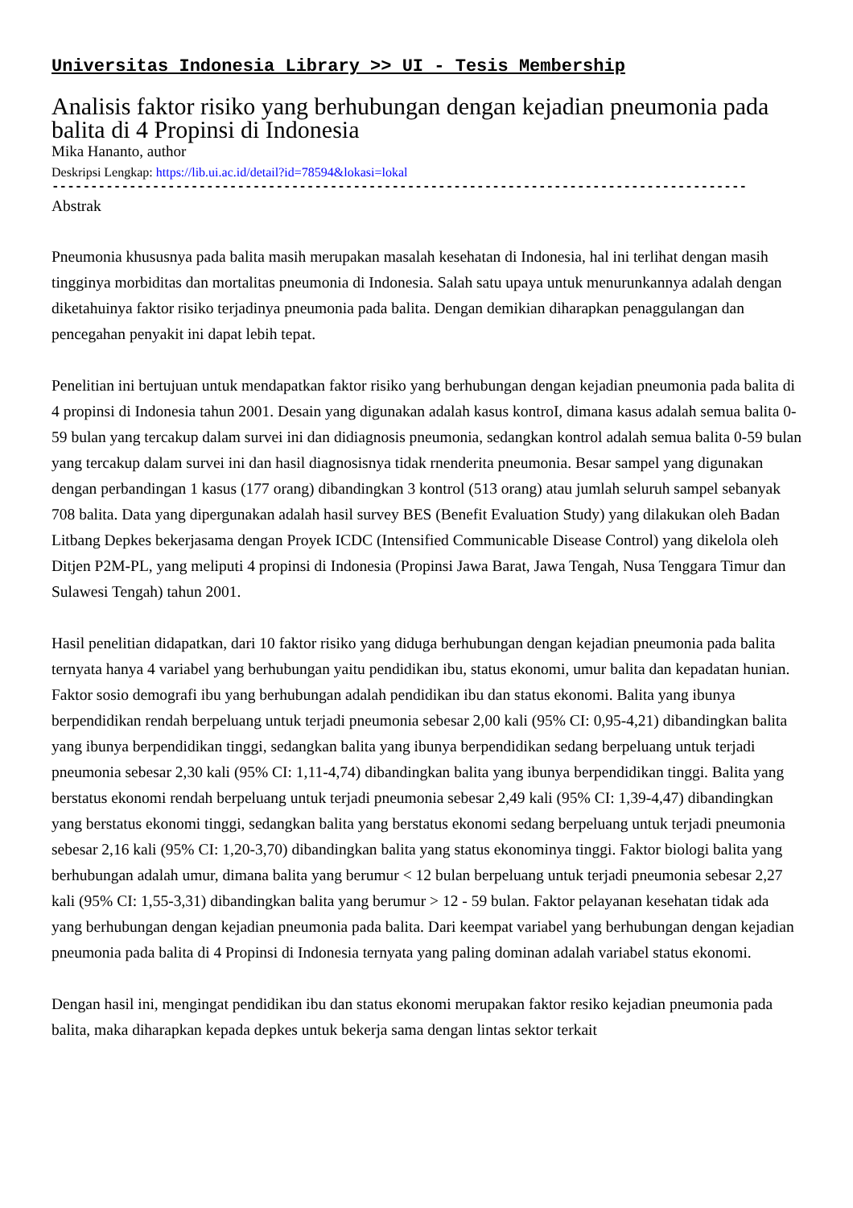Universitas Indonesia Library >> UI - Tesis Membership
Analisis faktor risiko yang berhubungan dengan kejadian pneumonia pada balita di 4 Propinsi di Indonesia
Mika Hananto, author
Deskripsi Lengkap: https://lib.ui.ac.id/detail?id=78594&lokasi=lokal
------------------------------------------------------------------------------------------
Abstrak
Pneumonia khususnya pada balita masih merupakan masalah kesehatan di Indonesia, hal ini terlihat dengan masih tingginya morbiditas dan mortalitas pneumonia di Indonesia. Salah satu upaya untuk menurunkannya adalah dengan diketahuinya faktor risiko terjadinya pneumonia pada balita. Dengan demikian diharapkan penaggulangan dan pencegahan penyakit ini dapat lebih tepat.
Penelitian ini bertujuan untuk mendapatkan faktor risiko yang berhubungan dengan kejadian pneumonia pada balita di 4 propinsi di Indonesia tahun 2001. Desain yang digunakan adalah kasus kontroI, dimana kasus adalah semua balita 0-59 bulan yang tercakup dalam survei ini dan didiagnosis pneumonia, sedangkan kontrol adalah semua balita 0-59 bulan yang tercakup dalam survei ini dan hasil diagnosisnya tidak rnenderita pneumonia. Besar sampel yang digunakan dengan perbandingan 1 kasus (177 orang) dibandingkan 3 kontrol (513 orang) atau jumlah seluruh sampel sebanyak 708 balita. Data yang dipergunakan adalah hasil survey BES (Benefit Evaluation Study) yang dilakukan oleh Badan Litbang Depkes bekerjasama dengan Proyek ICDC (Intensified Communicable Disease Control) yang dikelola oleh Ditjen P2M-PL, yang meliputi 4 propinsi di Indonesia (Propinsi Jawa Barat, Jawa Tengah, Nusa Tenggara Timur dan Sulawesi Tengah) tahun 2001.
Hasil penelitian didapatkan, dari 10 faktor risiko yang diduga berhubungan dengan kejadian pneumonia pada balita ternyata hanya 4 variabel yang berhubungan yaitu pendidikan ibu, status ekonomi, umur balita dan kepadatan hunian. Faktor sosio demografi ibu yang berhubungan adalah pendidikan ibu dan status ekonomi. Balita yang ibunya berpendidikan rendah berpeluang untuk terjadi pneumonia sebesar 2,00 kali (95% CI: 0,95-4,21) dibandingkan balita yang ibunya berpendidikan tinggi, sedangkan balita yang ibunya berpendidikan sedang berpeluang untuk terjadi pneumonia sebesar 2,30 kali (95% CI: 1,11-4,74) dibandingkan balita yang ibunya berpendidikan tinggi. Balita yang berstatus ekonomi rendah berpeluang untuk terjadi pneumonia sebesar 2,49 kali (95% CI: 1,39-4,47) dibandingkan yang berstatus ekonomi tinggi, sedangkan balita yang berstatus ekonomi sedang berpeluang untuk terjadi pneumonia sebesar 2,16 kali (95% CI: 1,20-3,70) dibandingkan balita yang status ekonominya tinggi. Faktor biologi balita yang berhubungan adalah umur, dimana balita yang berumur < 12 bulan berpeluang untuk terjadi pneumonia sebesar 2,27 kali (95% CI: 1,55-3,31) dibandingkan balita yang berumur > 12 - 59 bulan. Faktor pelayanan kesehatan tidak ada yang berhubungan dengan kejadian pneumonia pada balita. Dari keempat variabel yang berhubungan dengan kejadian pneumonia pada balita di 4 Propinsi di Indonesia ternyata yang paling dominan adalah variabel status ekonomi.
Dengan hasil ini, mengingat pendidikan ibu dan status ekonomi merupakan faktor resiko kejadian pneumonia pada balita, maka diharapkan kepada depkes untuk bekerja sama dengan lintas sektor terkait